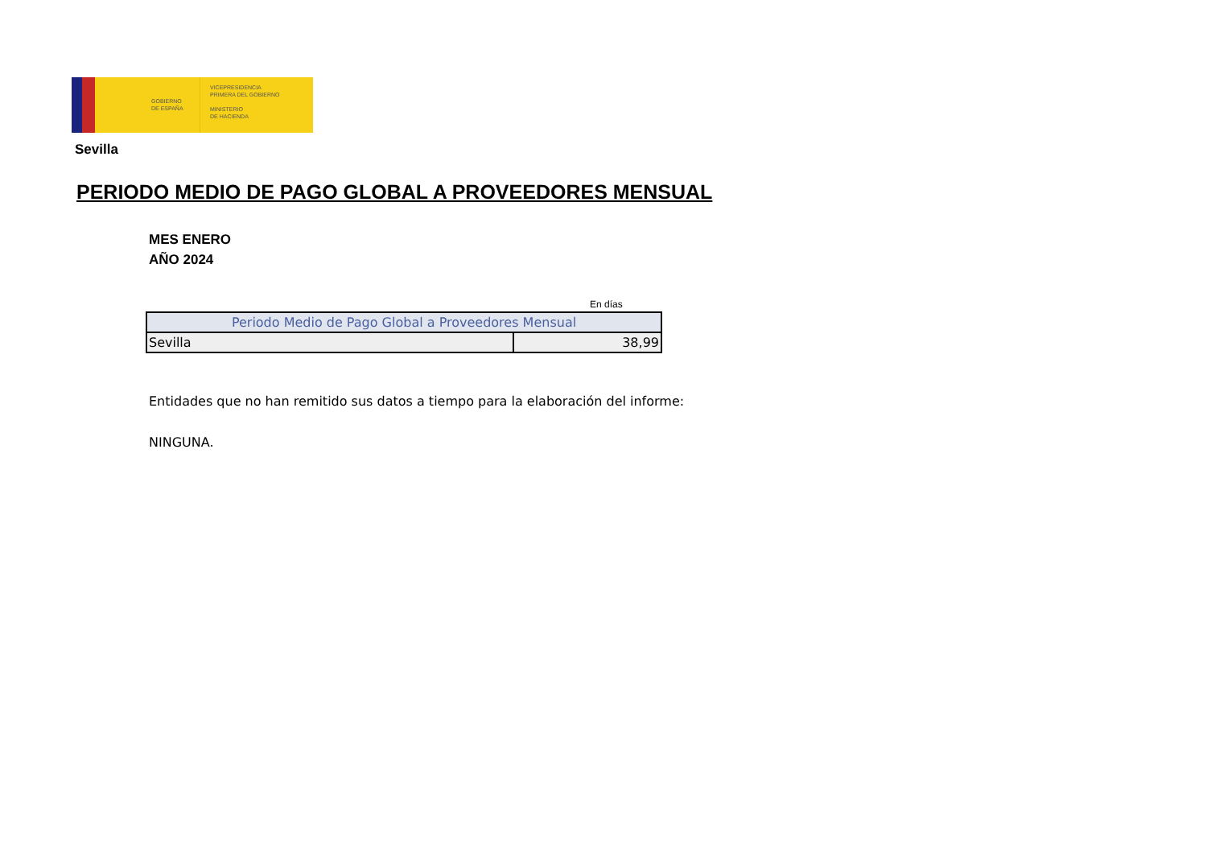GOBIERNO
DE ESPAÑA
VICEPRESIDENCIA
PRIMERA DEL GOBIERNO
MINISTERIO
DE HACIENDA
Sevilla
PERIODO MEDIO DE PAGO GLOBAL A PROVEEDORES MENSUAL
MES ENERO
AÑO 2024
En días
| Periodo Medio de Pago Global a Proveedores Mensual | |
| --- | --- |
| Sevilla | 38,99 |
Entidades que no han remitido sus datos a tiempo para la elaboración del informe:
NINGUNA.